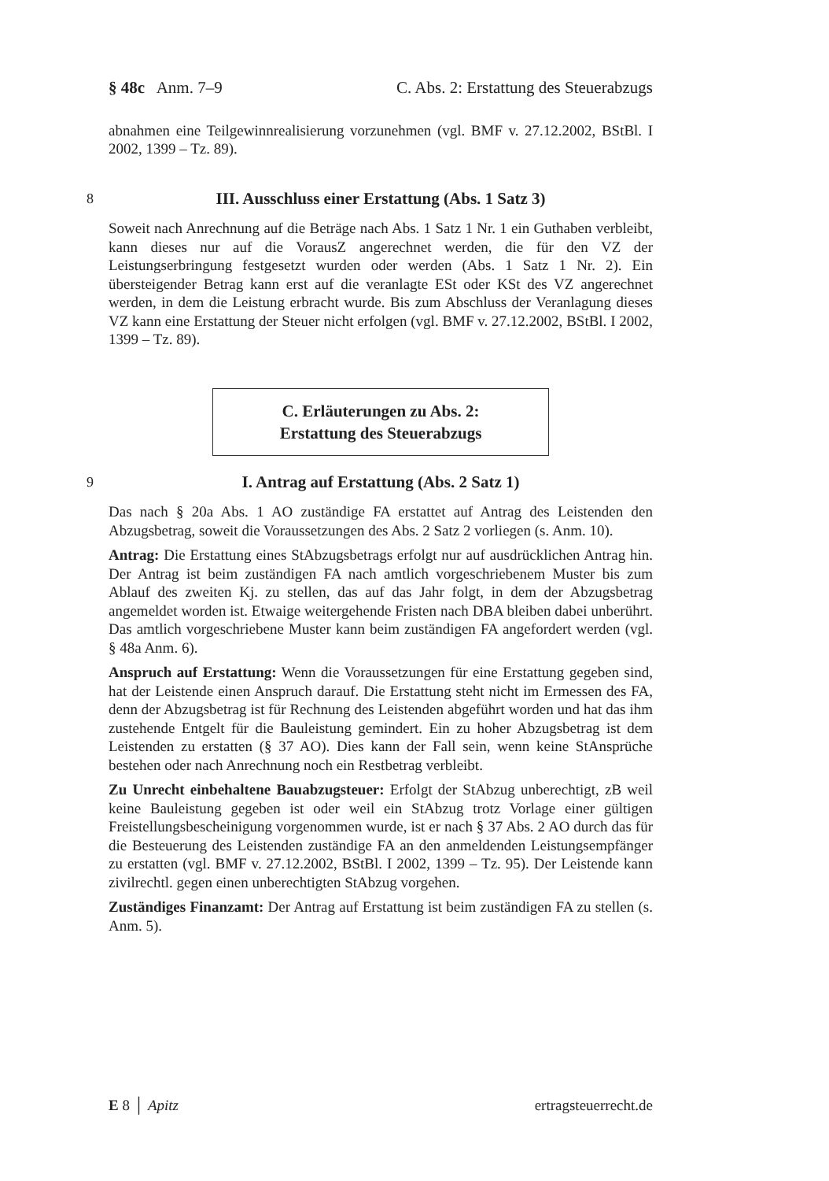§ 48c Anm. 7–9 C. Abs. 2: Erstattung des Steuerabzugs
abnahmen eine Teilgewinnrealisierung vorzunehmen (vgl. BMF v. 27.12.2002, BStBl. I 2002, 1399 – Tz. 89).
8 III. Ausschluss einer Erstattung (Abs. 1 Satz 3)
Soweit nach Anrechnung auf die Beträge nach Abs. 1 Satz 1 Nr. 1 ein Guthaben verbleibt, kann dieses nur auf die VorausZ angerechnet werden, die für den VZ der Leistungserbringung festgesetzt wurden oder werden (Abs. 1 Satz 1 Nr. 2). Ein übersteigender Betrag kann erst auf die veranlagte ESt oder KSt des VZ angerechnet werden, in dem die Leistung erbracht wurde. Bis zum Abschluss der Veranlagung dieses VZ kann eine Erstattung der Steuer nicht erfolgen (vgl. BMF v. 27.12.2002, BStBl. I 2002, 1399 – Tz. 89).
C. Erläuterungen zu Abs. 2:
Erstattung des Steuerabzugs
9 I. Antrag auf Erstattung (Abs. 2 Satz 1)
Das nach § 20a Abs. 1 AO zuständige FA erstattet auf Antrag des Leistenden den Abzugsbetrag, soweit die Voraussetzungen des Abs. 2 Satz 2 vorliegen (s. Anm. 10).
Antrag: Die Erstattung eines StAbzugsbetrags erfolgt nur auf ausdrücklichen Antrag hin. Der Antrag ist beim zuständigen FA nach amtlich vorgeschriebenem Muster bis zum Ablauf des zweiten Kj. zu stellen, das auf das Jahr folgt, in dem der Abzugsbetrag angemeldet worden ist. Etwaige weitergehende Fristen nach DBA bleiben dabei unberührt. Das amtlich vorgeschriebene Muster kann beim zuständigen FA angefordert werden (vgl. § 48a Anm. 6).
Anspruch auf Erstattung: Wenn die Voraussetzungen für eine Erstattung gegeben sind, hat der Leistende einen Anspruch darauf. Die Erstattung steht nicht im Ermessen des FA, denn der Abzugsbetrag ist für Rechnung des Leistenden abgeführt worden und hat das ihm zustehende Entgelt für die Bauleistung gemindert. Ein zu hoher Abzugsbetrag ist dem Leistenden zu erstatten (§ 37 AO). Dies kann der Fall sein, wenn keine StAnsprüche bestehen oder nach Anrechnung noch ein Restbetrag verbleibt.
Zu Unrecht einbehaltene Bauabzugsteuer: Erfolgt der StAbzug unberechtigt, zB weil keine Bauleistung gegeben ist oder weil ein StAbzug trotz Vorlage einer gültigen Freistellungsbescheinigung vorgenommen wurde, ist er nach § 37 Abs. 2 AO durch das für die Besteuerung des Leistenden zuständige FA an den anmeldenden Leistungsempfänger zu erstatten (vgl. BMF v. 27.12.2002, BStBl. I 2002, 1399 – Tz. 95). Der Leistende kann zivilrechtl. gegen einen unberechtigten StAbzug vorgehen.
Zuständiges Finanzamt: Der Antrag auf Erstattung ist beim zuständigen FA zu stellen (s. Anm. 5).
E 8 │ Apitz ertragsteuerrecht.de